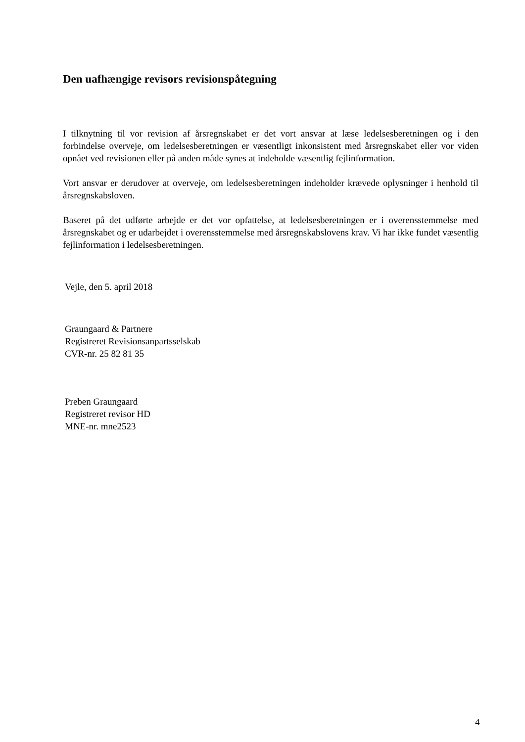Den uafhængige revisors revisionspåtegning
I tilknytning til vor revision af årsregnskabet er det vort ansvar at læse ledelsesberetningen og i den forbindelse overveje, om ledelsesberetningen er væsentligt inkonsistent med årsregnskabet eller vor viden opnået ved revisionen eller på anden måde synes at indeholde væsentlig fejlinformation.
Vort ansvar er derudover at overveje, om ledelsesberetningen indeholder krævede oplysninger i henhold til årsregnskabsloven.
Baseret på det udførte arbejde er det vor opfattelse, at ledelsesberetningen er i overensstemmelse med årsregnskabet og er udarbejdet i overensstemmelse med årsregnskabslovens krav. Vi har ikke fundet væsentlig fejlinformation i ledelsesberetningen.
Vejle, den 5. april 2018
Graungaard & Partnere
Registreret Revisionsanpartsselskab
CVR-nr. 25 82 81 35
Preben Graungaard
Registreret revisor HD
MNE-nr. mne2523
4